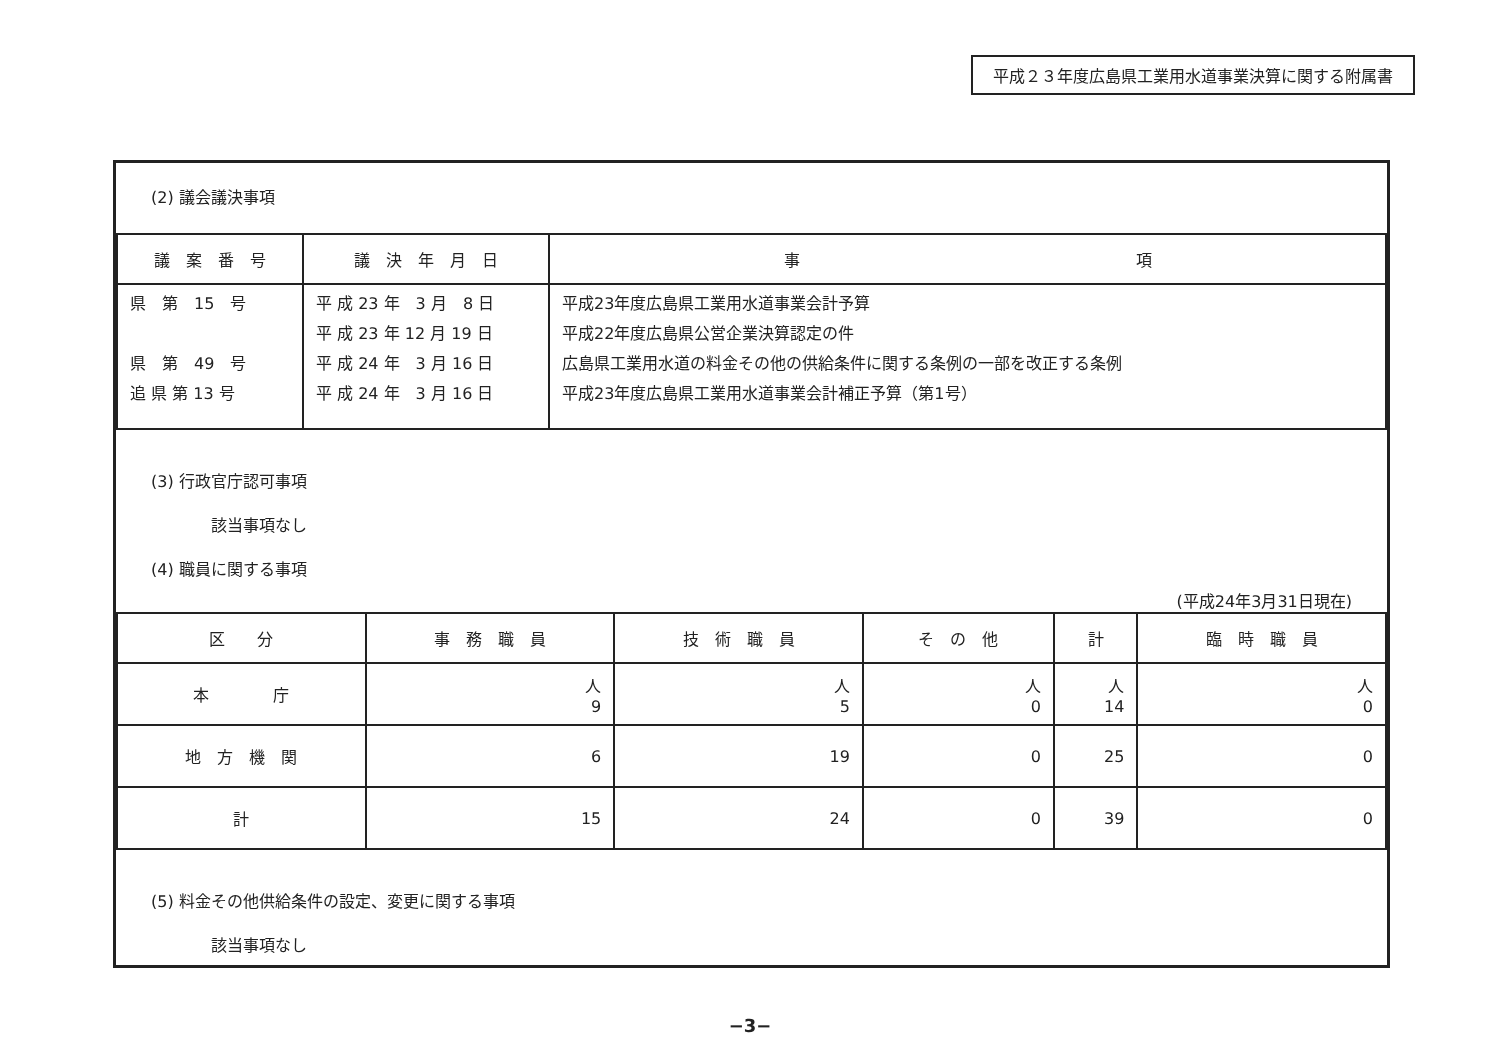平成２３年度広島県工業用水道事業決算に関する附属書
(2) 議会議決事項
| 議 案 番 号 | 議 決 年 月 日 | 事 項 |
| --- | --- | --- |
| 県 第 15 号 県 第 49 号 追 県 第 13 号 | 平 成 23 年 3 月 8 日 平 成 23 年 12 月 19 日 平 成 24 年 3 月 16 日 平 成 24 年 3 月 16 日 | 平成23年度広島県工業用水道事業会計予算 平成22年度広島県公営企業決算認定の件 広島県工業用水道の料金その他の供給条件に関する条例の一部を改正する条例 平成23年度広島県工業用水道事業会計補正予算（第1号） |
(3) 行政官庁認可事項
該当事項なし
(4) 職員に関する事項
(平成24年3月31日現在)
| 区 分 | 事 務 職 員 | 技 術 職 員 | そ の 他 | 計 | 臨 時 職 員 |
| --- | --- | --- | --- | --- | --- |
| 本 庁 | 人 9 | 人 5 | 人 0 | 人 14 | 人 0 |
| 地 方 機 関 | 6 | 19 | 0 | 25 | 0 |
| 計 | 15 | 24 | 0 | 39 | 0 |
(5) 料金その他供給条件の設定、変更に関する事項
該当事項なし
−3−